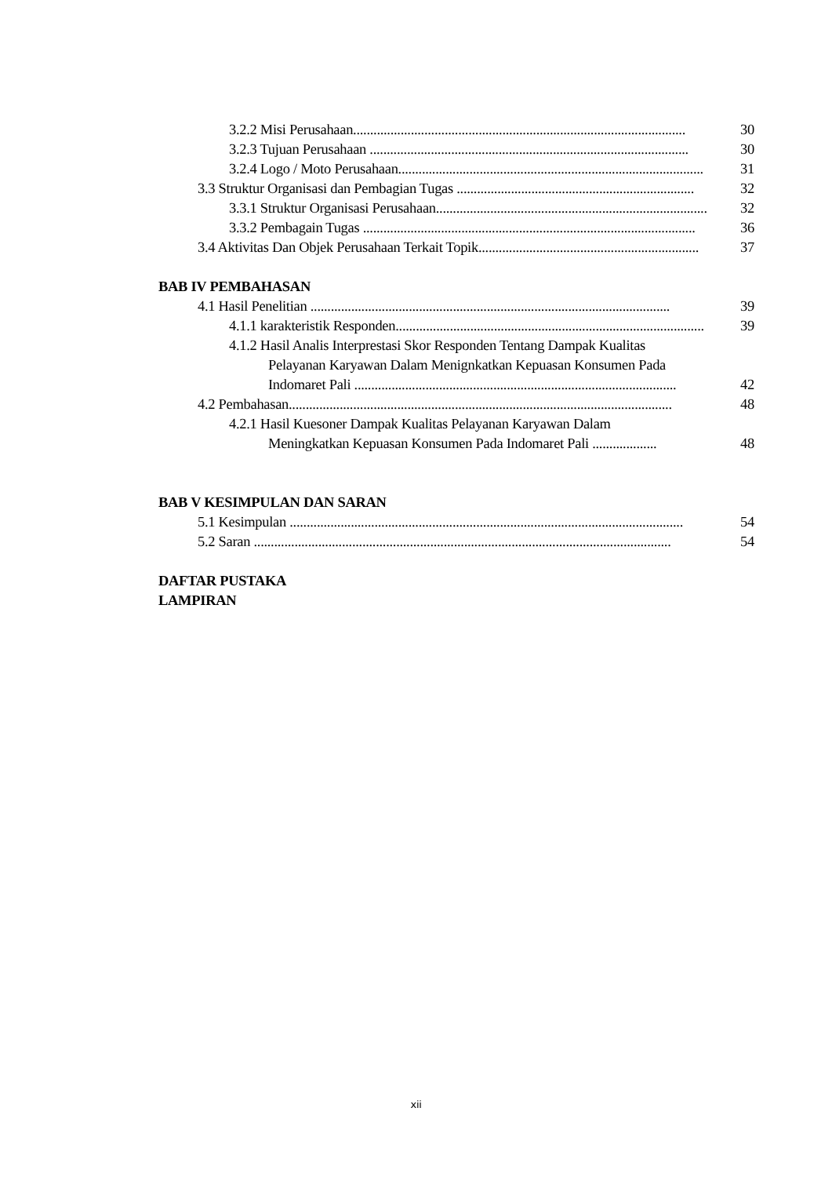3.2.2 Misi Perusahaan.................................................................................................. 30
3.2.3 Tujuan Perusahaan .............................................................................................. 30
3.2.4 Logo / Moto Perusahaan.......................................................................................... 31
3.3 Struktur Organisasi dan Pembagian Tugas ...................................................................... 32
3.3.1 Struktur Organisasi Perusahaan................................................................................ 32
3.3.2 Pembagain Tugas .................................................................................................. 36
3.4 Aktivitas Dan Objek Perusahaan Terkait Topik................................................................. 37
BAB IV PEMBAHASAN
4.1 Hasil Penelitian .......................................................................................................... 39
4.1.1 karakteristik Responden........................................................................................... 39
4.1.2 Hasil Analis Interprestasi Skor Responden Tentang Dampak Kualitas
Pelayanan Karyawan Dalam Menignkatkan Kepuasan Konsumen Pada
Indomaret Pali ............................................................................................... 42
4.2 Pembahasan................................................................................................................. 48
4.2.1 Hasil Kuesoner Dampak Kualitas Pelayanan Karyawan Dalam
Meningkatkan Kepuasan Konsumen Pada Indomaret Pali ................... 48
BAB V KESIMPULAN DAN SARAN
5.1 Kesimpulan .................................................................................................................... 54
5.2 Saran ........................................................................................................................... 54
DAFTAR PUSTAKA
LAMPIRAN
xii